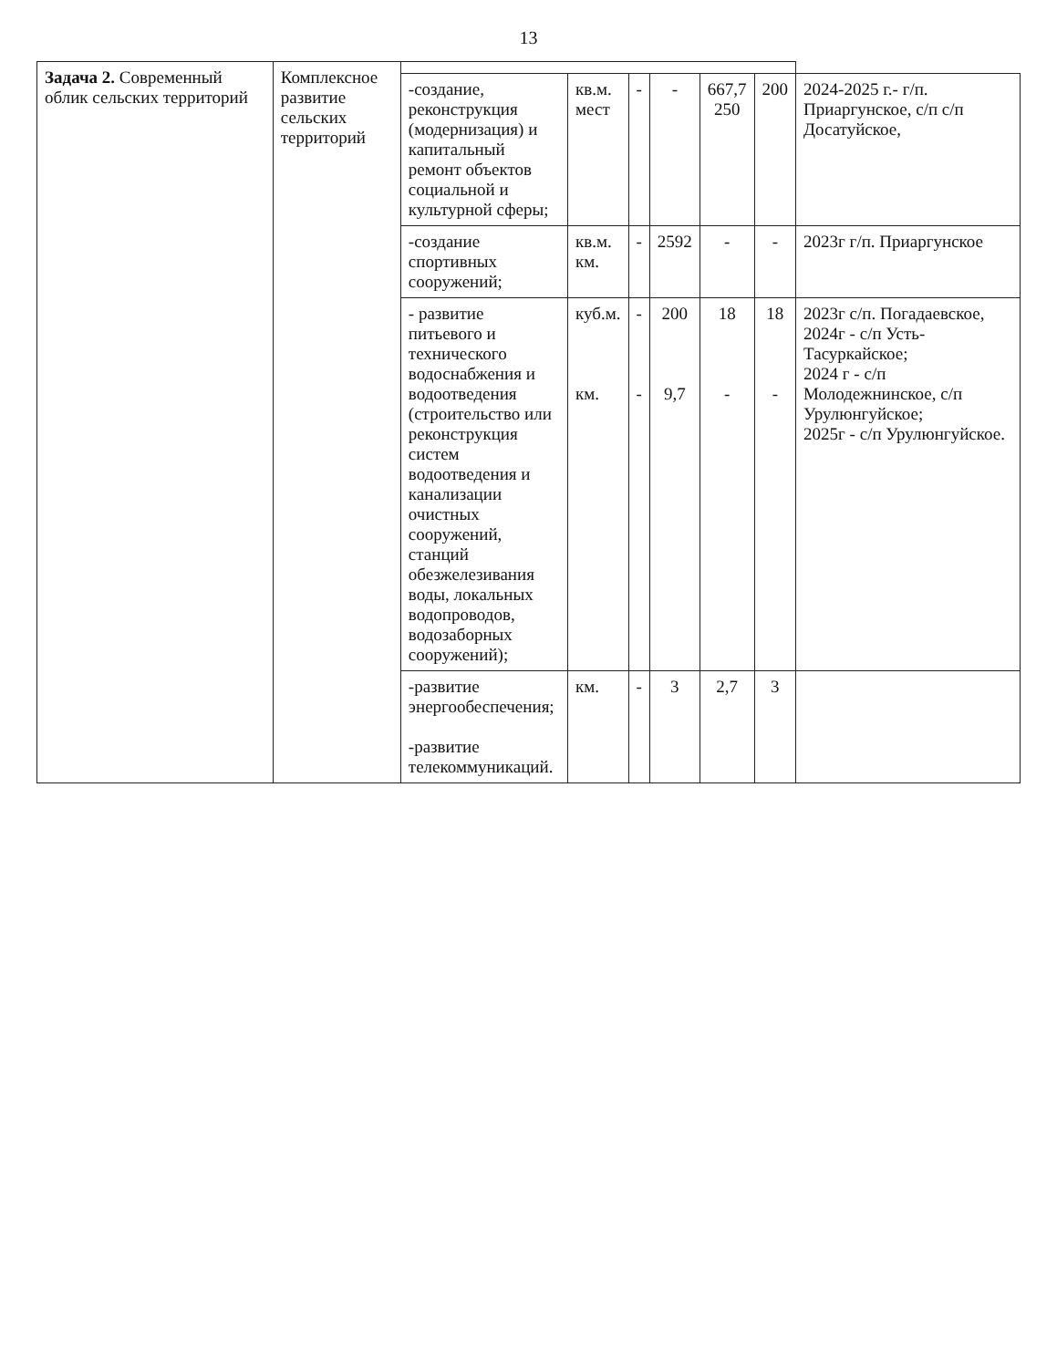13
| Задача 2. Современный облик сельских территорий | Комплексное развитие сельских территорий | | | | | | | |
| | | -создание, реконструкция (модернизация) и капитальный ремонт объектов социальной и культурной сферы; | кв.м. мест | - | - | 667,7 250 | 200 | 2024-2025 г.- г/п. Приаргунское, с/п с/п Досатуйское, |
| | | -создание спортивных сооружений; | кв.м. км. | - | 2592 | - | - | 2023г г/п. Приаргунское |
| | | - развитие питьевого и технического водоснабжения и водоотведения (строительство или реконструкция систем водоотведения и канализации очистных сооружений, станций обезжелезивания воды, локальных водопроводов, водозаборных сооружений); | куб.м. км. | - - | 200 9,7 | 18 - | 18 - | 2023г с/п. Погадаевское, 2024г - с/п Усть-Тасуркайское; 2024 г - с/п Молодежнинское, с/п Урулюнгуйское; 2025г - с/п Урулюнгуйское. |
| | | -развитие энергообеспечения; -развитие телекоммуникаций. | км. | - | 3 | 2,7 | 3 | |